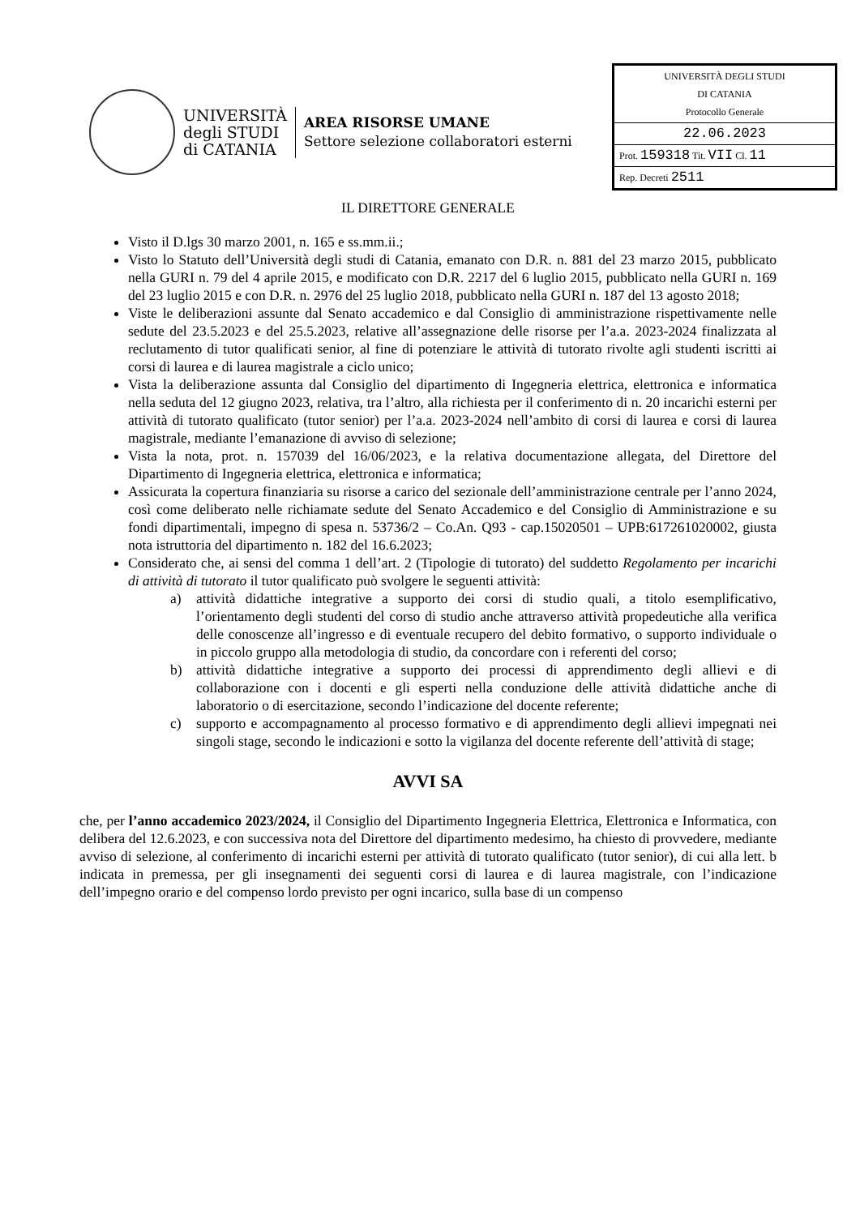UNIVERSITÀ
degli STUDI
di CATANIA
AREA RISORSE UMANE
Settore selezione collaboratori esterni
UNIVERSITÀ DEGLI STUDI
DI CATANIA
Protocollo Generale
22.06.2023
Prot. 159318 Tit. VII Cl. 11
Rep. Decreti 2511
IL DIRETTORE GENERALE
Visto il D.lgs 30 marzo 2001, n. 165 e ss.mm.ii.;
Visto lo Statuto dell’Università degli studi di Catania, emanato con D.R. n. 881 del 23 marzo 2015, pubblicato nella GURI n. 79 del 4 aprile 2015, e modificato con D.R. 2217 del 6 luglio 2015, pubblicato nella GURI n. 169 del 23 luglio 2015 e con D.R. n. 2976 del 25 luglio 2018, pubblicato nella GURI n. 187 del 13 agosto 2018;
Viste le deliberazioni assunte dal Senato accademico e dal Consiglio di amministrazione rispettivamente nelle sedute del 23.5.2023 e del 25.5.2023, relative all’assegnazione delle risorse per l’a.a. 2023-2024 finalizzata al reclutamento di tutor qualificati senior, al fine di potenziare le attività di tutorato rivolte agli studenti iscritti ai corsi di laurea e di laurea magistrale a ciclo unico;
Vista la deliberazione assunta dal Consiglio del dipartimento di Ingegneria elettrica, elettronica e informatica nella seduta del 12 giugno 2023, relativa, tra l’altro, alla richiesta per il conferimento di n. 20 incarichi esterni per attività di tutorato qualificato (tutor senior) per l’a.a. 2023-2024 nell’ambito di corsi di laurea e corsi di laurea magistrale, mediante l’emanazione di avviso di selezione;
Vista la nota, prot. n. 157039 del 16/06/2023, e la relativa documentazione allegata, del Direttore del Dipartimento di Ingegneria elettrica, elettronica e informatica;
Assicurata la copertura finanziaria su risorse a carico del sezionale dell’amministrazione centrale per l’anno 2024, così come deliberato nelle richiamate sedute del Senato Accademico e del Consiglio di Amministrazione e su fondi dipartimentali, impegno di spesa n. 53736/2 – Co.An. Q93 - cap.15020501 – UPB:617261020002, giusta nota istruttoria del dipartimento n. 182 del 16.6.2023;
Considerato che, ai sensi del comma 1 dell’art. 2 (Tipologie di tutorato) del suddetto Regolamento per incarichi di attività di tutorato il tutor qualificato può svolgere le seguenti attività:
a) attività didattiche integrative a supporto dei corsi di studio quali, a titolo esemplificativo, l’orientamento degli studenti del corso di studio anche attraverso attività propedeutiche alla verifica delle conoscenze all’ingresso e di eventuale recupero del debito formativo, o supporto individuale o in piccolo gruppo alla metodologia di studio, da concordare con i referenti del corso;
b) attività didattiche integrative a supporto dei processi di apprendimento degli allievi e di collaborazione con i docenti e gli esperti nella conduzione delle attività didattiche anche di laboratorio o di esercitazione, secondo l’indicazione del docente referente;
c) supporto e accompagnamento al processo formativo e di apprendimento degli allievi impegnati nei singoli stage, secondo le indicazioni e sotto la vigilanza del docente referente dell’attività di stage;
AVVI SA
che, per l’anno accademico 2023/2024, il Consiglio del Dipartimento Ingegneria Elettrica, Elettronica e Informatica, con delibera del 12.6.2023, e con successiva nota del Direttore del dipartimento medesimo, ha chiesto di provvedere, mediante avviso di selezione, al conferimento di incarichi esterni per attività di tutorato qualificato (tutor senior), di cui alla lett. b indicata in premessa, per gli insegnamenti dei seguenti corsi di laurea e di laurea magistrale, con l’indicazione dell’impegno orario e del compenso lordo previsto per ogni incarico, sulla base di un compenso